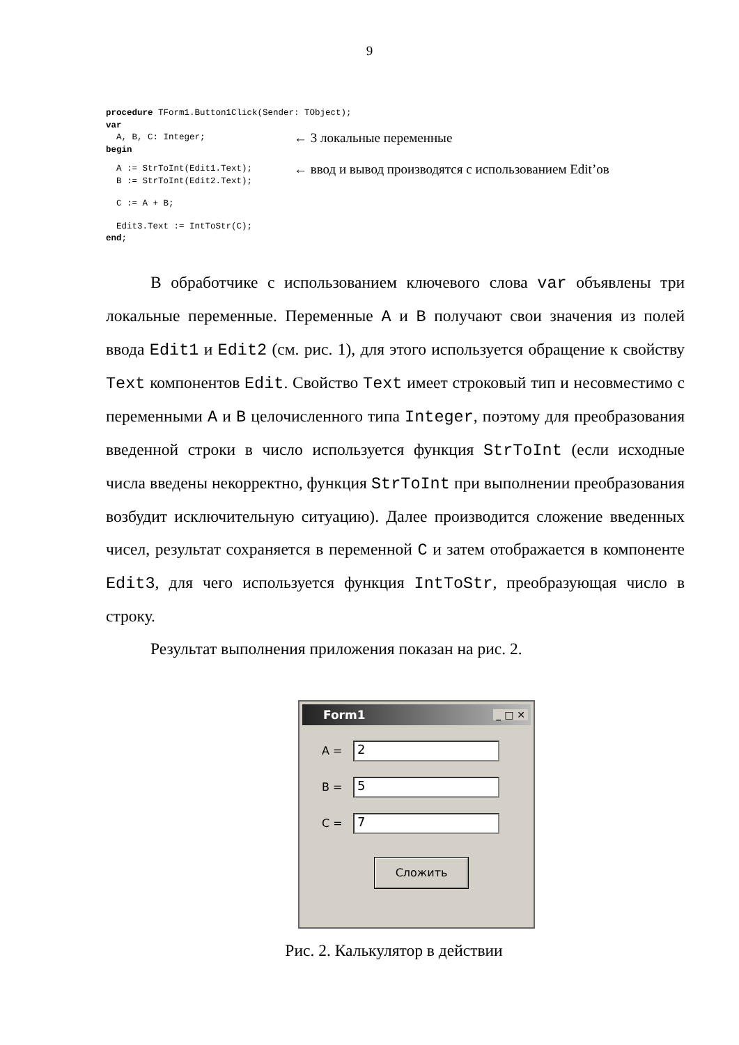9
procedure TForm1.Button1Click(Sender: TObject);
var
A, B, C: Integer;
← 3 локальные переменные
begin
A := StrToInt(Edit1.Text);
← ввод и вывод производятся с использованием Edit’ов
B := StrToInt(Edit2.Text);
C := A + B;
Edit3.Text := IntToStr(C);
end;
В обработчике с использованием ключевого слова var объявлены три локальные переменные. Переменные A и B получают свои значения из полей ввода Edit1 и Edit2 (см. рис. 1), для этого используется обращение к свойству Text компонентов Edit. Свойство Text имеет строковый тип и несовместимо с переменными A и B целочисленного типа Integer, поэтому для преобразования введенной строки в число используется функция StrToInt (если исходные числа введены некорректно, функция StrToInt при выполнении преобразования возбудит исключительную ситуацию). Далее производится сложение введенных чисел, результат сохраняется в переменной C и затем отображается в компоненте Edit3, для чего используется функция IntToStr, преобразующая число в строку.
Результат выполнения приложения показан на рис. 2.
Form1 _ □ ✕
A =
2
B =
5
C =
7
Сложить
Рис. 2. Калькулятор в действии